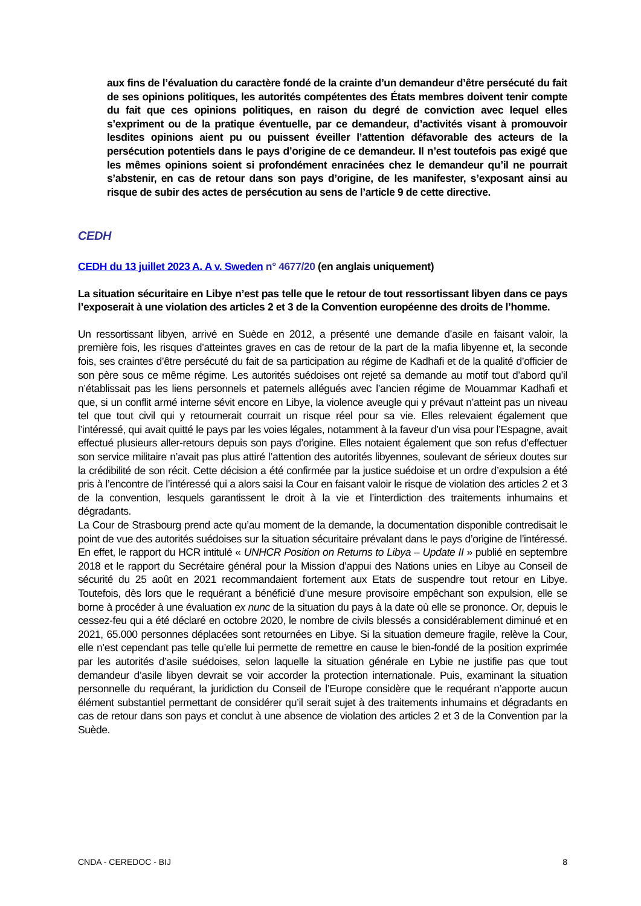aux fins de l’évaluation du caractère fondé de la crainte d’un demandeur d’être persécuté du fait de ses opinions politiques, les autorités compétentes des États membres doivent tenir compte du fait que ces opinions politiques, en raison du degré de conviction avec lequel elles s’expriment ou de la pratique éventuelle, par ce demandeur, d’activités visant à promouvoir lesdites opinions aient pu ou puissent éveiller l’attention défavorable des acteurs de la persécution potentiels dans le pays d’origine de ce demandeur. Il n’est toutefois pas exigé que les mêmes opinions soient si profondément enracinées chez le demandeur qu’il ne pourrait s’abstenir, en cas de retour dans son pays d’origine, de les manifester, s’exposant ainsi au risque de subir des actes de persécution au sens de l’article 9 de cette directive.
CEDH
CEDH du 13 juillet 2023 A. A v. Sweden n° 4677/20 (en anglais uniquement)
La situation sécuritaire en Libye n’est pas telle que le retour de tout ressortissant libyen dans ce pays l’exposerait à une violation des articles 2 et 3 de la Convention européenne des droits de l’homme.
Un ressortissant libyen, arrivé en Suède en 2012, a présenté une demande d’asile en faisant valoir, la première fois, les risques d’atteintes graves en cas de retour de la part de la mafia libyenne et, la seconde fois, ses craintes d’être persécuté du fait de sa participation au régime de Kadhafi et de la qualité d’officier de son père sous ce même régime. Les autorités suédoises ont rejeté sa demande au motif tout d’abord qu’il n’établissait pas les liens personnels et paternels allégués avec l’ancien régime de Mouammar Kadhafi et que, si un conflit armé interne sévit encore en Libye, la violence aveugle qui y prévaut n’atteint pas un niveau tel que tout civil qui y retournerait courrait un risque réel pour sa vie. Elles relevaient également que l’intéressé, qui avait quitté le pays par les voies légales, notamment à la faveur d’un visa pour l’Espagne, avait effectué plusieurs aller-retours depuis son pays d’origine. Elles notaient également que son refus d’effectuer son service militaire n’avait pas plus attiré l’attention des autorités libyennes, soulevant de sérieux doutes sur la crédibilité de son récit. Cette décision a été confirmée par la justice suédoise et un ordre d’expulsion a été pris à l’encontre de l’intéressé qui a alors saisi la Cour en faisant valoir le risque de violation des articles 2 et 3 de la convention, lesquels garantissent le droit à la vie et l’interdiction des traitements inhumains et dégradants.
La Cour de Strasbourg prend acte qu’au moment de la demande, la documentation disponible contredisait le point de vue des autorités suédoises sur la situation sécuritaire prévalant dans le pays d’origine de l’intéressé. En effet, le rapport du HCR intitulé « UNHCR Position on Returns to Libya – Update II » publié en septembre 2018 et le rapport du Secrétaire général pour la Mission d’appui des Nations unies en Libye au Conseil de sécurité du 25 août en 2021 recommandaient fortement aux Etats de suspendre tout retour en Libye. Toutefois, dès lors que le requérant a bénéficié d’une mesure provisoire empêchant son expulsion, elle se borne à procéder à une évaluation ex nunc de la situation du pays à la date où elle se prononce. Or, depuis le cessez-feu qui a été déclaré en octobre 2020, le nombre de civils blessés a considérablement diminué et en 2021, 65.000 personnes déplacées sont retournées en Libye. Si la situation demeure fragile, relève la Cour, elle n’est cependant pas telle qu’elle lui permette de remettre en cause le bien-fondé de la position exprimée par les autorités d’asile suédoises, selon laquelle la situation générale en Lybie ne justifie pas que tout demandeur d’asile libyen devrait se voir accorder la protection internationale. Puis, examinant la situation personnelle du requérant, la juridiction du Conseil de l’Europe considère que le requérant n’apporte aucun élément substantiel permettant de considérer qu’il serait sujet à des traitements inhumains et dégradants en cas de retour dans son pays et conclut à une absence de violation des articles 2 et 3 de la Convention par la Suède.
CNDA - CEREDOC - BIJ 8